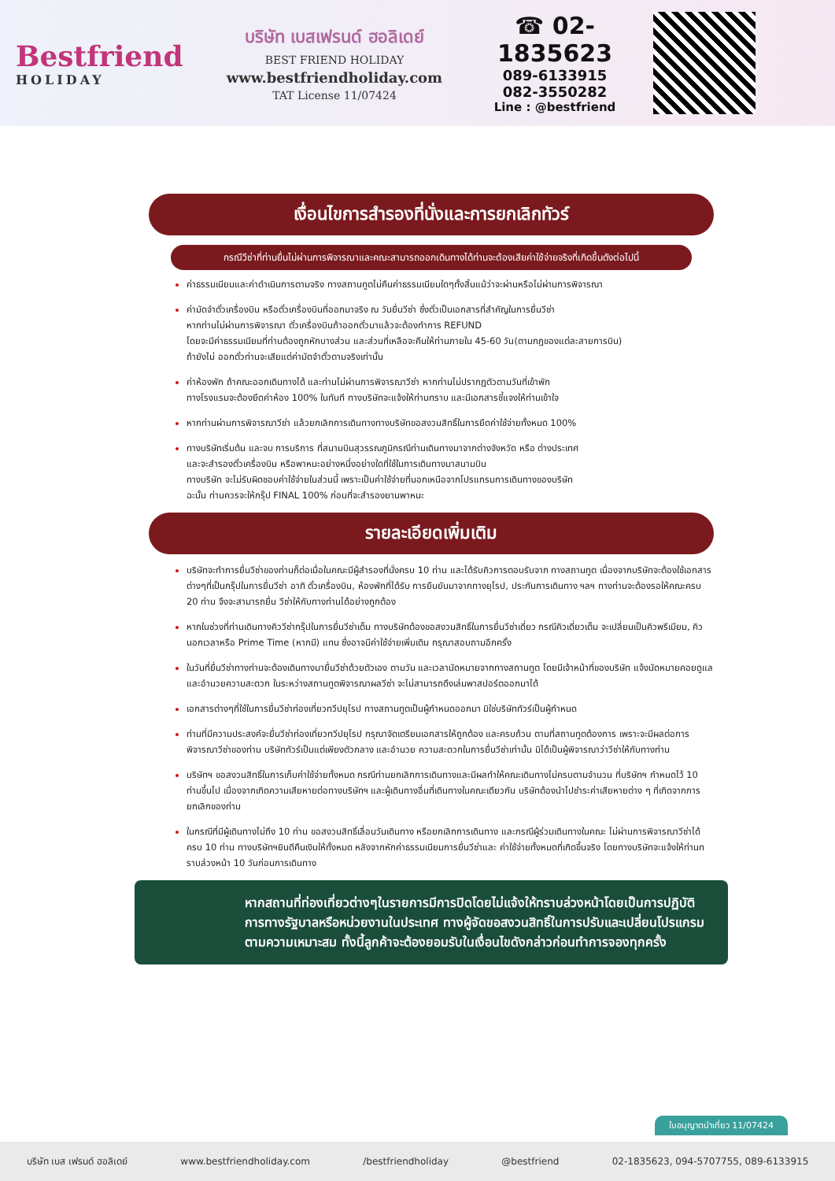Bestfriend
HOLIDAY
บริษัท เบสเฟรนด์ ฮอลิเดย์
BEST FRIEND HOLIDAY
www.bestfriendholiday.com
TAT License 11/07424
☎ 02-1835623
089-6133915
082-3550282
Line : @bestfriend
เงื่อนไขการสำรองที่นั่งและการยกเลิกทัวร์
กรณีวีซ่าที่ท่านยื่นไม่ผ่านการพิจารณาและคณะสามารถออกเดินทางได้ท่านจะต้องเสียค่าใช้จ่ายจริงที่เกิดขึ้นดังต่อไปนี้
ค่าธรรมเนียมและค่าดำเนินการตามจริง ทางสถานทูตไม่คืนค่าธรรมเนียมใดๆทั้งสิ้นแม้ว่าจะผ่านหรือไม่ผ่านการพิจารณา
ค่ามัดจำตั๋วเครื่องบิน หรือตั๋วเครื่องบินที่ออกมาจริง ณ วันยื่นวีซ่า ซึ่งตั๋วเป็นเอกสารที่สำคัญในการยื่นวีซ่า
หากท่านไม่ผ่านการพิจารณา ตั๋วเครื่องบินถ้าออกตั๋วมาแล้วจะต้องทำการ REFUND
โดยจะมีค่าธรรมเนียมที่ท่านต้องถูกหักบางส่วน และส่วนที่เหลือจะคืนให้ท่านภายใน 45-60 วัน(ตามกฎของแต่ละสายการบิน)
ถ้ายังไม่ ออกตั๋วท่านจะเสียแต่ค่ามัดจำตั๋วตามจริงเท่านั้น
ค่าห้องพัก ถ้าคณะออกเดินทางได้ และท่านไม่ผ่านการพิจารณาวีซ่า หากท่านไม่ปรากฏตัวตามวันที่เข้าพัก
ทางโรงแรมจะต้องยึดค่าห้อง 100% ในทันที ทางบริษัทจะแจ้งให้ท่านทราบ และมีเอกสารชี้แจงให้ท่านเข้าใจ
หากท่านผ่านการพิจารณาวีซ่า แล้วยกเลิกการเดินทางทางบริษัทขอสงวนสิทธิ์ในการยึดค่าใช้จ่ายทั้งหมด 100%
ทางบริษัทเริ่มต้น และจบ การบริการ ที่สนามบินสุวรรณภูมิกรณีท่านเดินทางมาจากต่างจังหวัด หรือ ต่างประเทศ
และจะสำรองตั๋วเครื่องบิน หรือพาหนะอย่างหนึ่งอย่างใดที่ใช้ในการเดินทางมาสนามบิน
ทางบริษัท จะไม่รับผิดชอบค่าใช้จ่ายในส่วนนี้ เพราะเป็นค่าใช้จ่ายที่นอกเหนือจากโปรแกรมการเดินทางของบริษัท
ฉะนั้น ท่านควรจะให้กรุ๊ป FINAL 100% ก่อนที่จะสำรองยานพาหนะ
รายละเอียดเพิ่มเติม
บริษัทจะทำการยื่นวีซ่าของท่านก็ต่อเมื่อในคณะมีผู้สำรองที่นั่งครบ 10 ท่าน และได้รับคิวการตอบรับจาก ทางสถานทูต เนื่องจากบริษัทจะต้องใช้เอกสารต่างๆที่เป็นกรุ๊ปในการยื่นวีซ่า อาทิ ตั๋วเครื่องบิน, ห้องพักที่ได้รับ การยืนยันมาจากทางยุโรป, ประกันการเดินทาง ฯลฯ ทางท่านจะต้องรอให้คณะครบ 20 ท่าน จึงจะสามารถยื่น วีซ่าให้กับทางท่านได้อย่างถูกต้อง
หากในช่วงที่ท่านเดินทางคิววีซ่ากรุ๊ปในการยื่นวีซ่าเต็ม ทางบริษัทต้องขอสงวนสิทธิ์ในการยื่นวีซ่าเดี่ยว กรณีคิวเดี่ยวเต็ม จะเปลี่ยนเป็นคิวพรีเมียม, คิวนอกเวลาหรือ Prime Time (หากมี) แทน ซึ่งอาจมีค่าใช้จ่ายเพิ่มเติม กรุณาสอบถามอีกครั้ง
ในวันที่ยื่นวีซ่าทางท่านจะต้องเดินทางมายื่นวีซ่าด้วยตัวเอง ตามวัน และเวลานัดหมายจากทางสถานทูต โดยมีเจ้าหน้าที่ของบริษัท แจ้งนัดหมายคอยดูแล และอำนวยความสะดวก ในระหว่างสถานทูตพิจารณาผลวีซ่า จะไม่สามารถดึงเล่มพาสปอร์ตออกมาได้
เอกสารต่างๆที่ใช้ในการยื่นวีซ่าท่องเที่ยวทวีปยุโรป ทางสถานทูตเป็นผู้กำหนดออกมา มิใช่บริษัททัวร์เป็นผู้กำหนด
ท่านที่มีความประสงค์จะยื่นวีซ่าท่องเที่ยวทวีปยุโรป กรุณาจัดเตรียมเอกสารให้ถูกต้อง และครบถ้วน ตามที่สถานทูตต้องการ เพราะจะมีผลต่อการพิจารณาวีซ่าของท่าน บริษัททัวร์เป็นแต่เพียงตัวกลาง และอำนวย ความสะดวกในการยื่นวีซ่าเท่านั้น มิได้เป็นผู้พิจารณาว่าวีซ่าให้กับทางท่าน
บริษัทฯ ขอสงวนสิทธิ์ในการเก็บค่าใช้จ่ายทั้งหมด กรณีท่านยกเลิกการเดินทางและมีผลทำให้คณะเดินทางไม่ครบตามจำนวน ที่บริษัทฯ กำหนดไว้ 10 ท่านขึ้นไป เนื่องจากเกิดความเสียหายต่อทางบริษัทฯ และผู้เดินทางอื่นที่เดินทางในคณะเดียวกัน บริษัทต้องนำไปชำระค่าเสียหายต่าง ๆ ที่เกิดจากการยกเลิกของท่าน
ในกรณีที่มีผู้เดินทางไม่ถึง 10 ท่าน ขอสงวนสิทธิ์เลื่อนวันเดินทาง หรือยกเลิกการเดินทาง และกรณีผู้ร่วมเดินทางในคณะ ไม่ผ่านการพิจารณาวีซ่าได้ครบ 10 ท่าน ทางบริษัทฯยินดีคืนเงินให้ทั้งหมด หลังจากหักค่าธรรมเนียมการยื่นวีซ่าและ ค่าใช้จ่ายทั้งหมดที่เกิดขึ้นจริง โดยทางบริษัทจะแจ้งให้ท่านทราบล่วงหน้า 10 วันก่อนการเดินทาง
หากสถานที่ท่องเที่ยวต่างๆในรายการมีการปิดโดยไม่แจ้งให้ทราบล่วงหน้าโดยเป็นการปฏิบัติการทางรัฐบาลหรือหน่วยงานในประเทศ ทางผู้จัดขอสงวนสิทธิ์ในการปรับและเปลี่ยนโปรแกรมตามความเหมาะสม ทั้งนี้ลูกค้าจะต้องยอมรับในเงื่อนไขดังกล่าวก่อนทำการจองทุกครั้ง
ใบอนุญาตนำเที่ยว 11/07424
บริษัท เบส เฟรนด์ ฮอลิเดย์ www.bestfriendholiday.com /bestfriendholiday @bestfriend 02-1835623, 094-5707755, 089-6133915